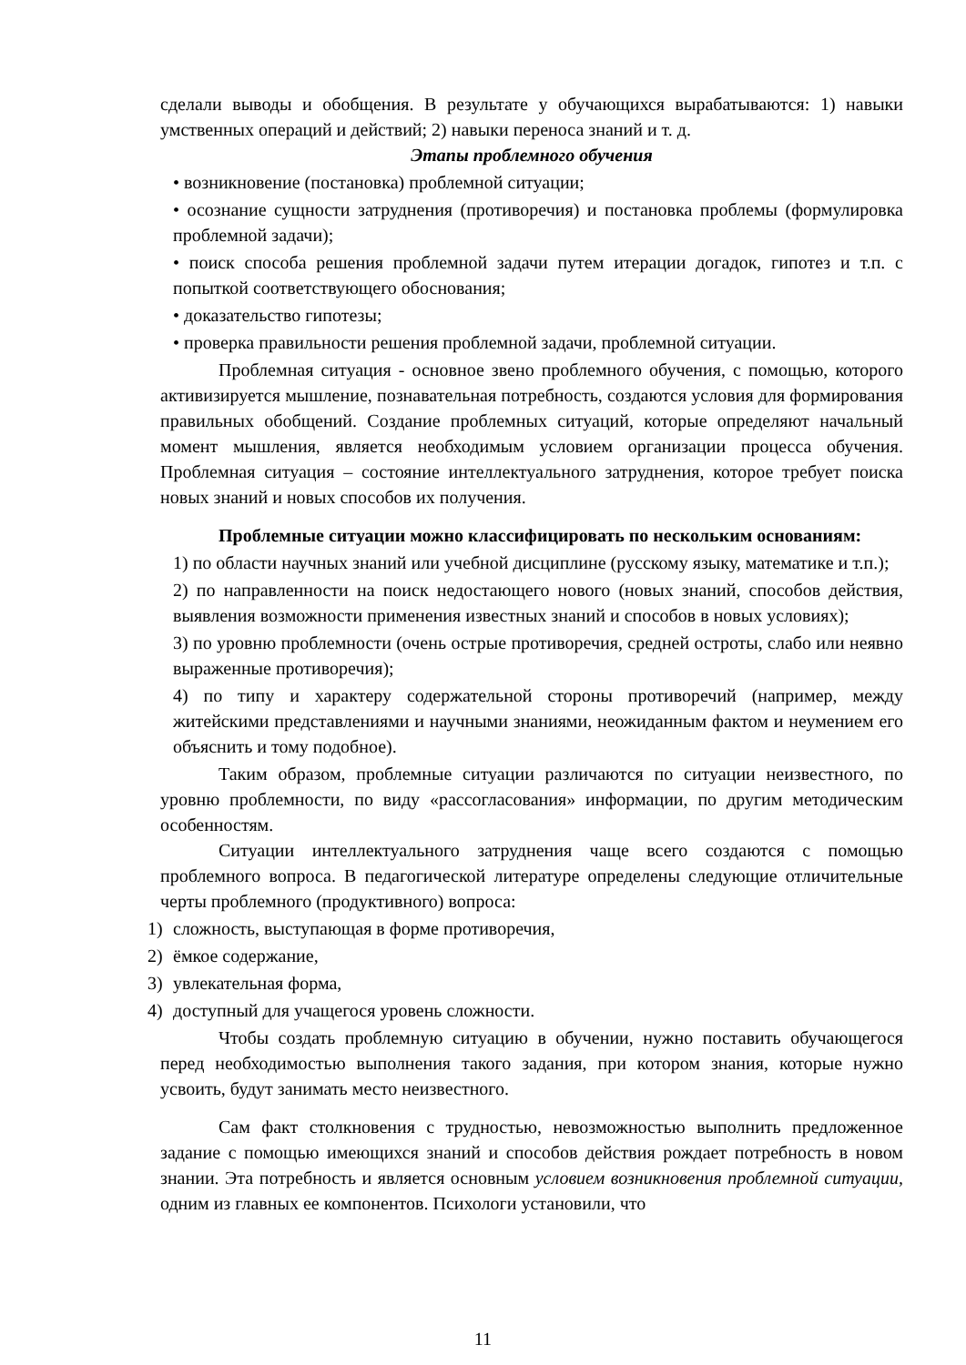сделали выводы и обобщения. В результате у обучающихся вырабатываются: 1) навыки умственных операций и действий; 2) навыки переноса знаний и т. д.
Этапы проблемного обучения
• возникновение (постановка) проблемной ситуации;
• осознание сущности затруднения (противоречия) и постановка проблемы (формулировка проблемной задачи);
• поиск способа решения проблемной задачи путем итерации догадок, гипотез и т.п. с попыткой соответствующего обоснования;
• доказательство гипотезы;
• проверка правильности решения проблемной задачи, проблемной ситуации.
Проблемная ситуация - основное звено проблемного обучения, с помощью, которого активизируется мышление, познавательная потребность, создаются условия для формирования правильных обобщений. Создание проблемных ситуаций, которые определяют начальный момент мышления, является необходимым условием организации процесса обучения. Проблемная ситуация – состояние интеллектуального затруднения, которое требует поиска новых знаний и новых способов их получения.
Проблемные ситуации можно классифицировать по нескольким основаниям:
1) по области научных знаний или учебной дисциплине (русскому языку, математике и т.п.);
2) по направленности на поиск недостающего нового (новых знаний, способов действия, выявления возможности применения известных знаний и способов в новых условиях);
3) по уровню проблемности (очень острые противоречия, средней остроты, слабо или неявно выраженные противоречия);
4) по типу и характеру содержательной стороны противоречий (например, между житейскими представлениями и научными знаниями, неожиданным фактом и неумением его объяснить и тому подобное).
Таким образом, проблемные ситуации различаются по ситуации неизвестного, по уровню проблемности, по виду «рассогласования» информации, по другим методическим особенностям.
Ситуации интеллектуального затруднения чаще всего создаются с помощью проблемного вопроса. В педагогической литературе определены следующие отличительные черты проблемного (продуктивного) вопроса:
1) сложность, выступающая в форме противоречия,
2) ёмкое содержание,
3) увлекательная форма,
4) доступный для учащегося уровень сложности.
Чтобы создать проблемную ситуацию в обучении, нужно поставить обучающегося перед необходимостью выполнения такого задания, при котором знания, которые нужно усвоить, будут занимать место неизвестного.
Сам факт столкновения с трудностью, невозможностью выполнить предложенное задание с помощью имеющихся знаний и способов действия рождает потребность в новом знании. Эта потребность и является основным условием возникновения проблемной ситуации, одним из главных ее компонентов. Психологи установили, что
11